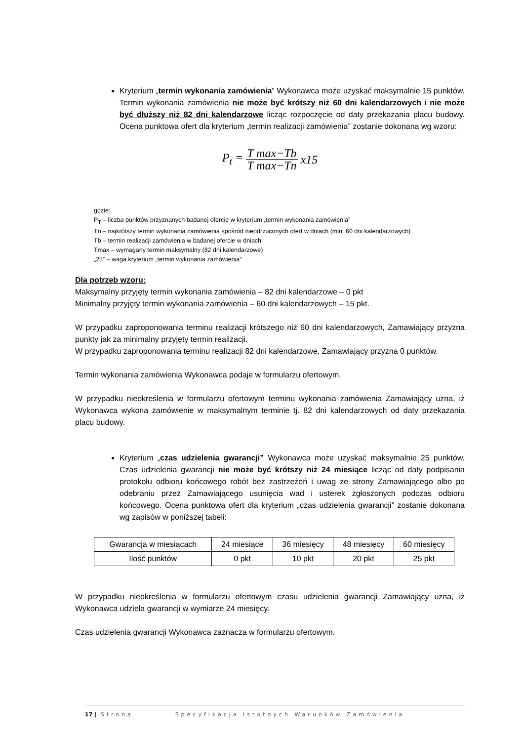Kryterium „termin wykonania zamówienia” Wykonawca może uzyskać maksymalnie 15 punktów. Termin wykonania zamówienia nie może być krótszy niż 60 dni kalendarzowych i nie może być dłuższy niż 82 dni kalendarzowe licząc rozpoczęcie od daty przekazania placu budowy. Ocena punktowa ofert dla kryterium „termin realizacji zamówienia” zostanie dokonana wg wzoru:
P<sub>t</sub> = T max−Tb T max−Tn x15
gdzie:
P<sub>T</sub> – liczba punktów przyznanych badanej ofercie w kryterium „termin wykonania zamówienia”
Tn – najkrótszy termin wykonania zamówienia spośród nieodrzuconych ofert w dniach (min. 60 dni kalendarzowych)
Tb – termin realizacji zamówienia w badanej ofercie w dniach
Tmax – wymagany termin maksymalny (82 dni kalendarzowe)
„25” – waga kryterium „termin wykonania zamówienia”
Dla potrzeb wzoru:
Maksymalny przyjęty termin wykonania zamówienia – 82 dni kalendarzowe – 0 pkt
Minimalny przyjęty termin wykonania zamówienia – 60 dni kalendarzowych – 15 pkt.
W przypadku zaproponowania terminu realizacji krótszego niż 60 dni kalendarzowych, Zamawiający przyzna punkty jak za minimalny przyjęty termin realizacji.
W przypadku zaproponowania terminu realizacji 82 dni kalendarzowe, Zamawiający przyzna 0 punktów.
Termin wykonania zamówienia Wykonawca podaje w formularzu ofertowym.
W przypadku nieokreślenia w formularzu ofertowym terminu wykonania zamówienia Zamawiający uzna, iż Wykonawca wykona zamówienie w maksymalnym terminie tj. 82 dni kalendarzowych od daty przekazania placu budowy.
Kryterium „czas udzielenia gwarancji” Wykonawca może uzyskać maksymalnie 25 punktów. Czas udzielenia gwarancji nie może być krótszy niż 24 miesiące licząc od daty podpisania protokołu odbioru końcowego robót bez zastrzeżeń i uwag ze strony Zamawiającego albo po odebraniu przez Zamawiającego usunięcia wad i usterek zgłoszonych podczas odbioru końcowego. Ocena punktowa ofert dla kryterium „czas udzielenia gwarancji” zostanie dokonana wg zapisów w poniższej tabeli:
| Gwarancja w miesiącach | 24 miesiące | 36 miesięcy | 48 miesięcy | 60 miesięcy |
| Ilość punktów | 0 pkt | 10 pkt | 20 pkt | 25 pkt |
W przypadku nieokreślenia w formularzu ofertowym czasu udzielenia gwarancji Zamawiający uzna, iż Wykonawca udziela gwarancji w wymiarze 24 miesięcy.
Czas udzielenia gwarancji Wykonawca zaznacza w formularzu ofertowym.
17 | Strona Specyfikacja Istotnych Warunków Zamówienia